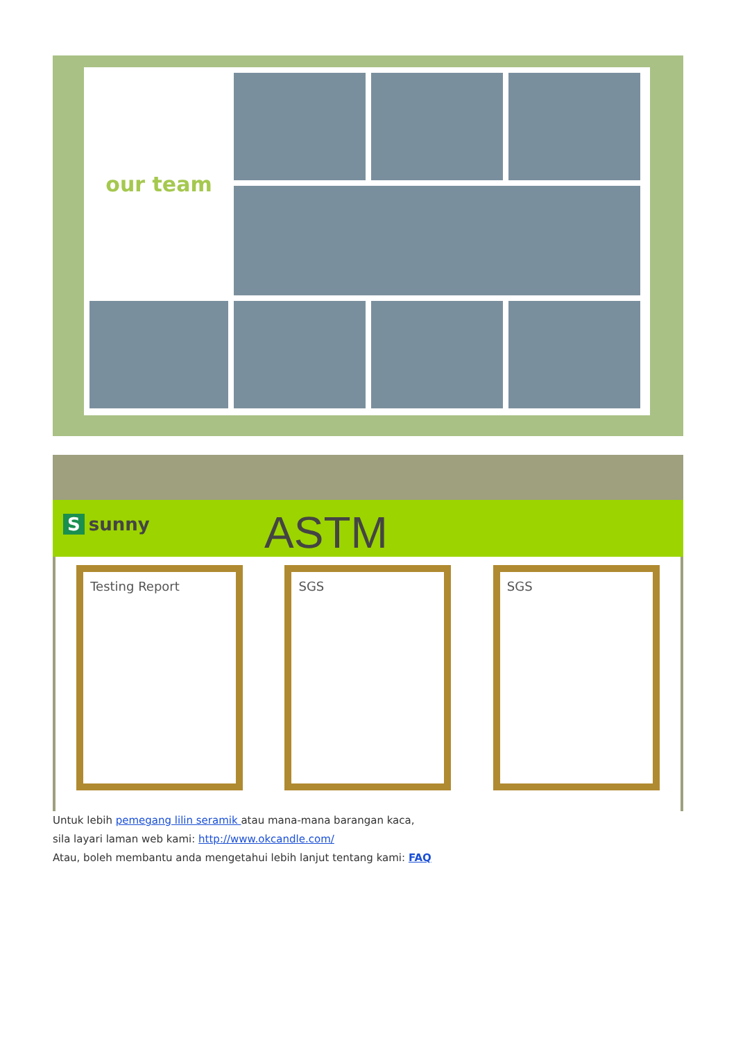our team
Ssunny ASTM
Testing Report SGS SGS
Untuk lebih pemegang lilin seramik atau mana-mana barangan kaca,
sila layari laman web kami: http://www.okcandle.com/
Atau, boleh membantu anda mengetahui lebih lanjut tentang kami: FAQ